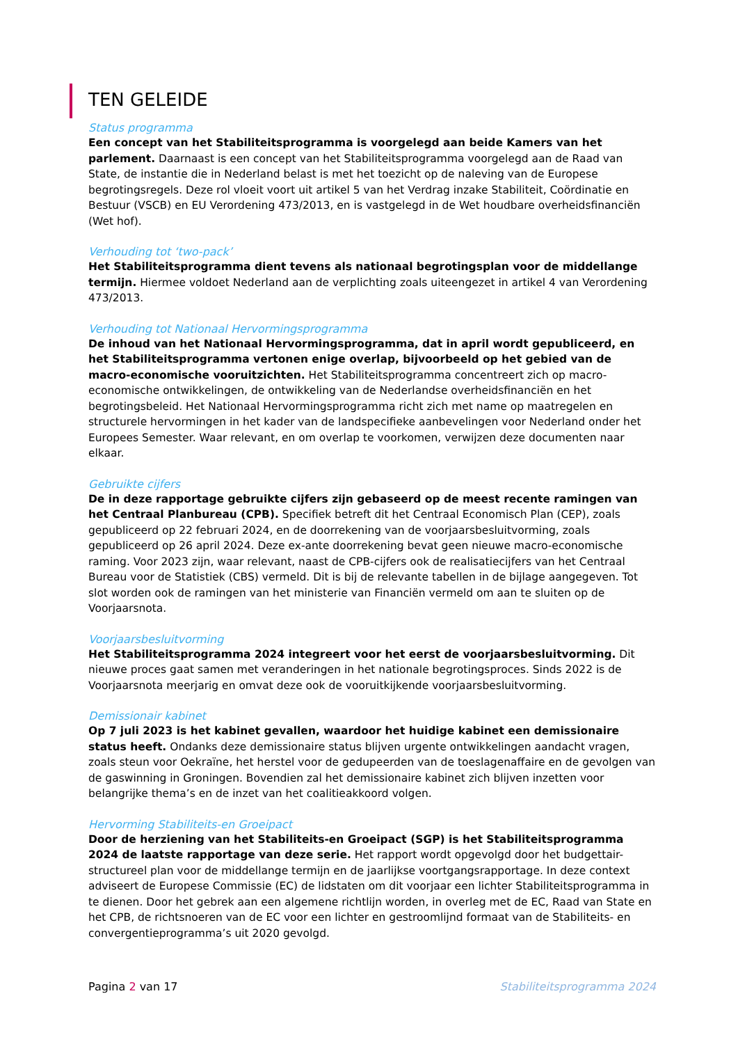TEN GELEIDE
Status programma
Een concept van het Stabiliteitsprogramma is voorgelegd aan beide Kamers van het parlement. Daarnaast is een concept van het Stabiliteitsprogramma voorgelegd aan de Raad van State, de instantie die in Nederland belast is met het toezicht op de naleving van de Europese begrotingsregels. Deze rol vloeit voort uit artikel 5 van het Verdrag inzake Stabiliteit, Coördinatie en Bestuur (VSCB) en EU Verordening 473/2013, en is vastgelegd in de Wet houdbare overheidsfinanciën (Wet hof).
Verhouding tot ‘two-pack’
Het Stabiliteitsprogramma dient tevens als nationaal begrotingsplan voor de middellange termijn. Hiermee voldoet Nederland aan de verplichting zoals uiteengezet in artikel 4 van Verordening 473/2013.
Verhouding tot Nationaal Hervormingsprogramma
De inhoud van het Nationaal Hervormingsprogramma, dat in april wordt gepubliceerd, en het Stabiliteitsprogramma vertonen enige overlap, bijvoorbeeld op het gebied van de macro-economische vooruitzichten. Het Stabiliteitsprogramma concentreert zich op macro-economische ontwikkelingen, de ontwikkeling van de Nederlandse overheidsfinanciën en het begrotingsbeleid. Het Nationaal Hervormingsprogramma richt zich met name op maatregelen en structurele hervormingen in het kader van de landspecifieke aanbevelingen voor Nederland onder het Europees Semester. Waar relevant, en om overlap te voorkomen, verwijzen deze documenten naar elkaar.
Gebruikte cijfers
De in deze rapportage gebruikte cijfers zijn gebaseerd op de meest recente ramingen van het Centraal Planbureau (CPB). Specifiek betreft dit het Centraal Economisch Plan (CEP), zoals gepubliceerd op 22 februari 2024, en de doorrekening van de voorjaarsbesluitvorming, zoals gepubliceerd op 26 april 2024. Deze ex-ante doorrekening bevat geen nieuwe macro-economische raming. Voor 2023 zijn, waar relevant, naast de CPB-cijfers ook de realisatiecijfers van het Centraal Bureau voor de Statistiek (CBS) vermeld. Dit is bij de relevante tabellen in de bijlage aangegeven. Tot slot worden ook de ramingen van het ministerie van Financiën vermeld om aan te sluiten op de Voorjaarsnota.
Voorjaarsbesluitvorming
Het Stabiliteitsprogramma 2024 integreert voor het eerst de voorjaarsbesluitvorming. Dit nieuwe proces gaat samen met veranderingen in het nationale begrotingsproces. Sinds 2022 is de Voorjaarsnota meerjarig en omvat deze ook de vooruitkijkende voorjaarsbesluitvorming.
Demissionair kabinet
Op 7 juli 2023 is het kabinet gevallen, waardoor het huidige kabinet een demissionaire status heeft. Ondanks deze demissionaire status blijven urgente ontwikkelingen aandacht vragen, zoals steun voor Oekraïne, het herstel voor de gedupeerden van de toeslagenaffaire en de gevolgen van de gaswinning in Groningen. Bovendien zal het demissionaire kabinet zich blijven inzetten voor belangrijke thema’s en de inzet van het coalitieakkoord volgen.
Hervorming Stabiliteits-en Groeipact
Door de herziening van het Stabiliteits-en Groeipact (SGP) is het Stabiliteitsprogramma 2024 de laatste rapportage van deze serie. Het rapport wordt opgevolgd door het budgettair-structureel plan voor de middellange termijn en de jaarlijkse voortgangsrapportage. In deze context adviseert de Europese Commissie (EC) de lidstaten om dit voorjaar een lichter Stabiliteitsprogramma in te dienen. Door het gebrek aan een algemene richtlijn worden, in overleg met de EC, Raad van State en het CPB, de richtsnoeren van de EC voor een lichter en gestroomlijnd formaat van de Stabiliteits- en convergentieprogramma’s uit 2020 gevolgd.
Pagina 2 van 17 Stabiliteitsprogramma 2024